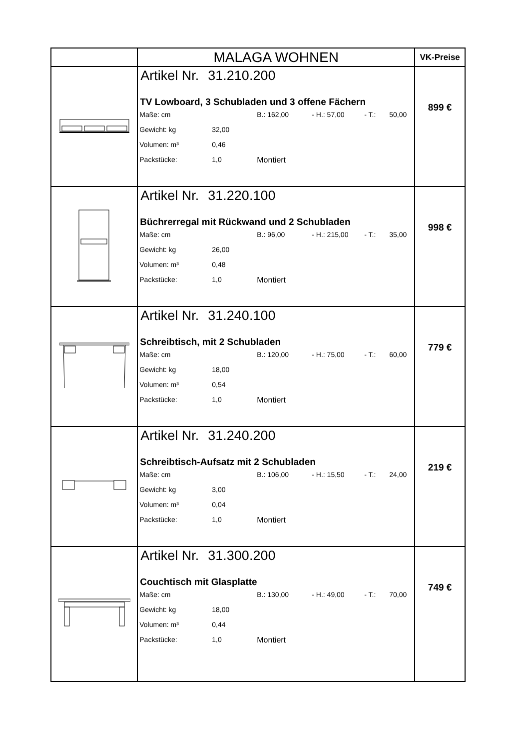| | MALAGA WOHNEN | VK-Preise |
| | Artikel Nr. 31.210.200 TV Lowboard, 3 Schubladen und 3 offene Fächern Maße: cm B.: 162,00 - H.: 57,00 - T.: 50,00 Gewicht: kg 32,00 Volumen: m³ 0,46 Packstücke: 1,0 Montiert | 899 € |
| | Artikel Nr. 31.220.100 Büchrerregal mit Rückwand und 2 Schubladen Maße: cm B.: 96,00 - H.: 215,00 - T.: 35,00 Gewicht: kg 26,00 Volumen: m³ 0,48 Packstücke: 1,0 Montiert | 998 € |
| | Artikel Nr. 31.240.100 Schreibtisch, mit 2 Schubladen Maße: cm B.: 120,00 - H.: 75,00 - T.: 60,00 Gewicht: kg 18,00 Volumen: m³ 0,54 Packstücke: 1,0 Montiert | 779 € |
| | Artikel Nr. 31.240.200 Schreibtisch-Aufsatz mit 2 Schubladen Maße: cm B.: 106,00 - H.: 15,50 - T.: 24,00 Gewicht: kg 3,00 Volumen: m³ 0,04 Packstücke: 1,0 Montiert | 219 € |
| | Artikel Nr. 31.300.200 Couchtisch mit Glasplatte Maße: cm B.: 130,00 - H.: 49,00 - T.: 70,00 Gewicht: kg 18,00 Volumen: m³ 0,44 Packstücke: 1,0 Montiert | 749 € |